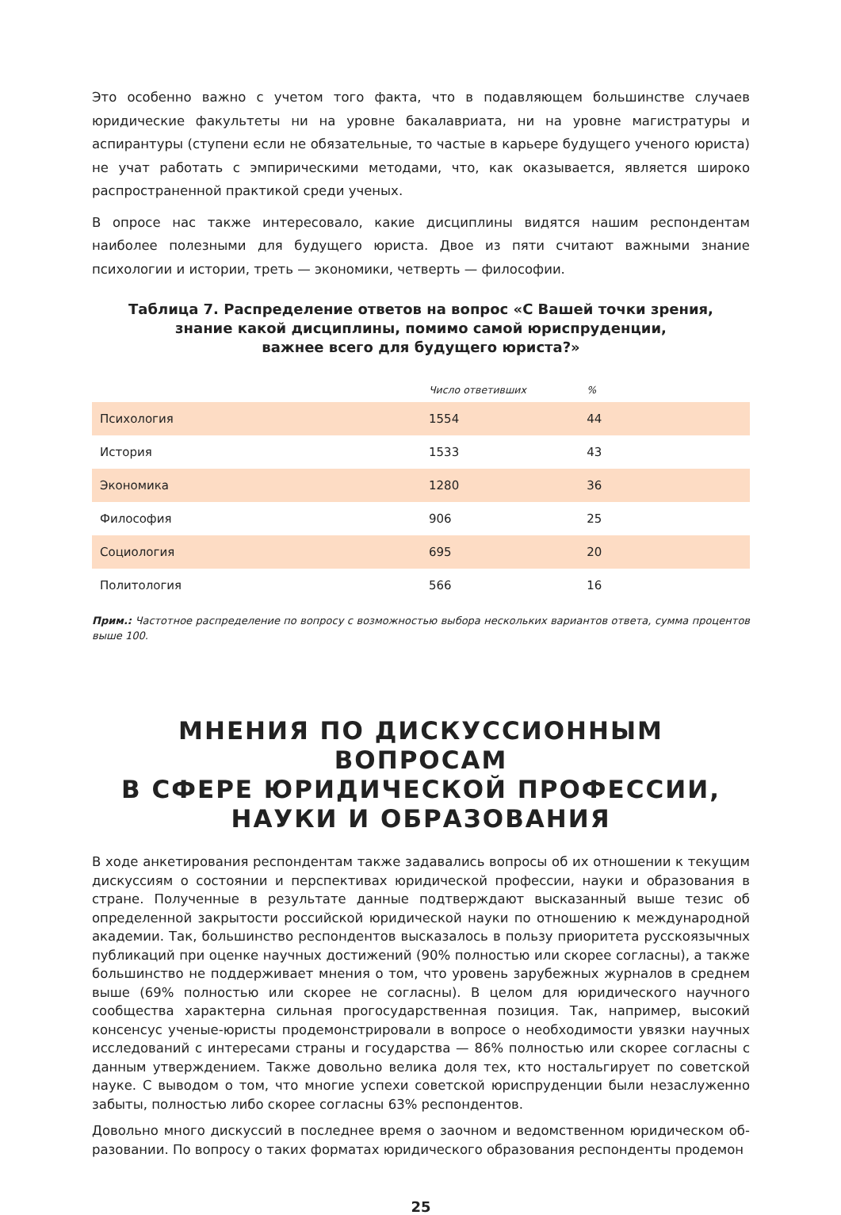Это особенно важно с учетом того факта, что в подавляющем большинстве случаев юридические факультеты ни на уровне бакалавриата, ни на уровне магистратуры и аспирантуры (ступени если не обязательные, то частые в карьере будущего ученого юриста) не учат работать с эмпирически­ми методами, что, как оказывается, является широко распространенной практикой среди ученых.
В опросе нас также интересовало, какие дисциплины видятся нашим респондентам наиболее полезными для будущего юриста. Двое из пяти считают важными знание психологии и истории, треть — экономики, четверть — философии.
Таблица 7. Распределение ответов на вопрос «С Вашей точки зрения,
знание какой дисциплины, помимо самой юриспруденции,
важнее всего для будущего юриста?»
| | Число ответивших | % |
| --- | --- | --- |
| Психология | 1554 | 44 |
| История | 1533 | 43 |
| Экономика | 1280 | 36 |
| Философия | 906 | 25 |
| Социология | 695 | 20 |
| Политология | 566 | 16 |
Прим.: Частотное распределение по вопросу с возможностью выбора нескольких вариантов ответа, сумма процентов выше 100.
МНЕНИЯ ПО ДИСКУССИОННЫМ ВОПРОСАМ
В СФЕРЕ ЮРИДИЧЕСКОЙ ПРОФЕССИИ,
НАУКИ И ОБРАЗОВАНИЯ
В ходе анкетирования респондентам также задавались вопросы об их отношении к текущим дискуссиям о состоянии и перспективах юридической профессии, науки и образования в стране. Полученные в результате данные подтверждают высказанный выше тезис об определенной за­крытости российской юридической науки по отношению к международной академии. Так, боль­шинство респондентов высказалось в пользу приоритета русскоязычных публикаций при оценке научных достижений (90% полностью или скорее согласны), а также большинство не поддер­живает мнения о том, что уровень зарубежных журналов в среднем выше (69% полностью или скорее не согласны). В целом для юридического научного сообщества характерна сильная прого­сударственная позиция. Так, например, высокий консенсус ученые-юристы продемонстрировали в вопросе о необходимости увязки научных исследований с интересами страны и государства — 86% полностью или скорее согласны с данным утверждением. Также довольно велика доля тех, кто ностальгирует по советской науке. С выводом о том, что многие успехи советской юриспру­денции были незаслуженно забыты, полностью либо скорее согласны 63% респондентов.
Довольно много дискуссий в последнее время о заочном и ведомственном юридическом об­разовании. По вопросу о таких форматах юридического образования респонденты продемон­
25